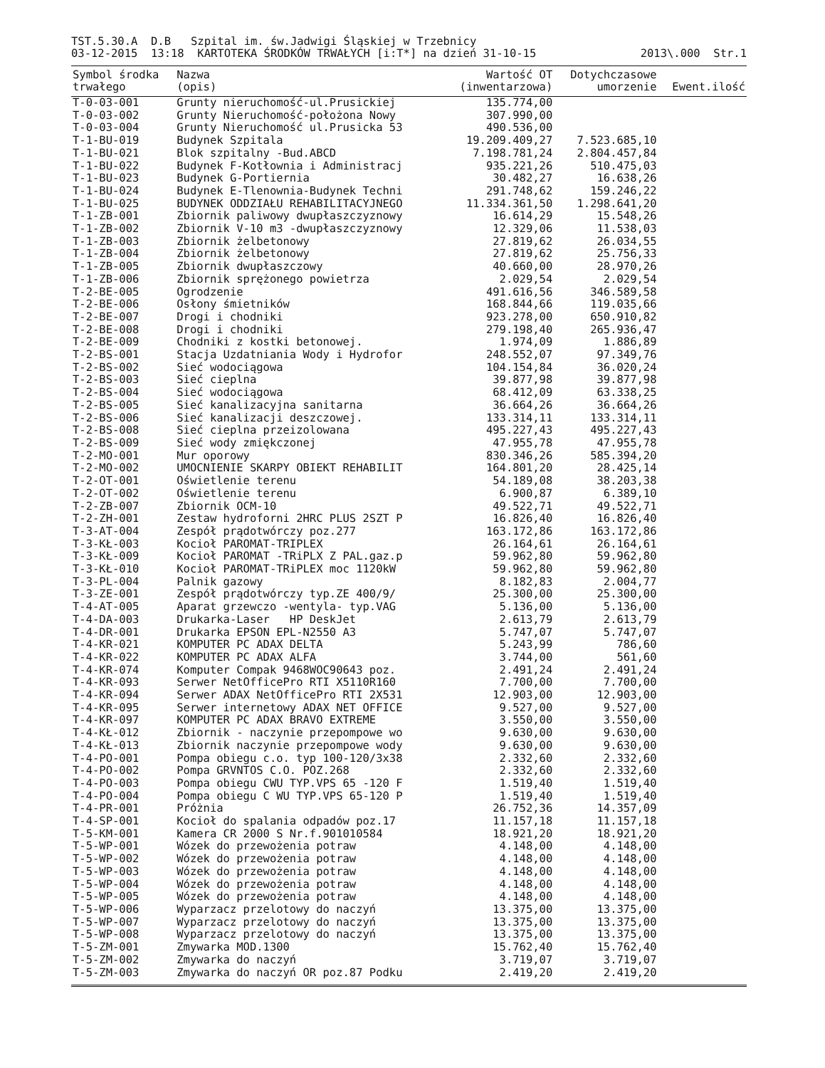TST.5.30.A D.B Szpital im. św.Jadwigi Śląskiej w Trzebnicy
03-12-2015 13:18 KARTOTEKA ŚRODKÓW TRWAŁYCH [i:T*] na dzień 31-10-15
2013\.000 Str.1
| Symbol środka trwałego | Nazwa (opis) | Wartość OT (inwentarzowa) | Dotychczasowe umorzenie | Ewent.ilość |
| --- | --- | --- | --- | --- |
| T-0-03-001 | Grunty nieruchomość-ul.Prusickiej | 135.774,00 | | |
| T-0-03-002 | Grunty Nieruchomość-położona Nowy | 307.990,00 | | |
| T-0-03-004 | Grunty Nieruchomość ul.Prusicka 53 | 490.536,00 | | |
| T-1-BU-019 | Budynek Szpitala | 19.209.409,27 | 7.523.685,10 | |
| T-1-BU-021 | Blok szpitalny -Bud.ABCD | 7.198.781,24 | 2.804.457,84 | |
| T-1-BU-022 | Budynek F-Kotłownia i Administracj | 935.221,26 | 510.475,03 | |
| T-1-BU-023 | Budynek G-Portiernia | 30.482,27 | 16.638,26 | |
| T-1-BU-024 | Budynek E-Tlenownia-Budynek Techni | 291.748,62 | 159.246,22 | |
| T-1-BU-025 | BUDYNEK ODDZIAŁU REHABILITACYJNEGO | 11.334.361,50 | 1.298.641,20 | |
| T-1-ZB-001 | Zbiornik paliwowy dwupłaszczyznowy | 16.614,29 | 15.548,26 | |
| T-1-ZB-002 | Zbiornik V-10 m3 -dwupłaszczyznowy | 12.329,06 | 11.538,03 | |
| T-1-ZB-003 | Zbiornik żelbetonowy | 27.819,62 | 26.034,55 | |
| T-1-ZB-004 | Zbiornik żelbetonowy | 27.819,62 | 25.756,33 | |
| T-1-ZB-005 | Zbiornik dwupłaszczowy | 40.660,00 | 28.970,26 | |
| T-1-ZB-006 | Zbiornik sprężonego powietrza | 2.029,54 | 2.029,54 | |
| T-2-BE-005 | Ogrodzenie | 491.616,56 | 346.589,58 | |
| T-2-BE-006 | Osłony śmietników | 168.844,66 | 119.035,66 | |
| T-2-BE-007 | Drogi i chodniki | 923.278,00 | 650.910,82 | |
| T-2-BE-008 | Drogi i chodniki | 279.198,40 | 265.936,47 | |
| T-2-BE-009 | Chodniki z kostki betonowej. | 1.974,09 | 1.886,89 | |
| T-2-BS-001 | Stacja Uzdatniania Wody i Hydrofor | 248.552,07 | 97.349,76 | |
| T-2-BS-002 | Sieć wodociągowa | 104.154,84 | 36.020,24 | |
| T-2-BS-003 | Sieć cieplna | 39.877,98 | 39.877,98 | |
| T-2-BS-004 | Sieć wodociągowa | 68.412,09 | 63.338,25 | |
| T-2-BS-005 | Sieć kanalizacyjna sanitarna | 36.664,26 | 36.664,26 | |
| T-2-BS-006 | Sieć kanalizacji deszczowej. | 133.314,11 | 133.314,11 | |
| T-2-BS-008 | Sieć cieplna przeizolowana | 495.227,43 | 495.227,43 | |
| T-2-BS-009 | Sieć wody zmiękczonej | 47.955,78 | 47.955,78 | |
| T-2-MO-001 | Mur oporowy | 830.346,26 | 585.394,20 | |
| T-2-MO-002 | UMOCNIENIE SKARPY OBIEKT REHABILIT | 164.801,20 | 28.425,14 | |
| T-2-OT-001 | Oświetlenie terenu | 54.189,08 | 38.203,38 | |
| T-2-OT-002 | Oświetlenie terenu | 6.900,87 | 6.389,10 | |
| T-2-ZB-007 | Zbiornik OCM-10 | 49.522,71 | 49.522,71 | |
| T-2-ZH-001 | Zestaw hydroforni 2HRC PLUS 2SZT P | 16.826,40 | 16.826,40 | |
| T-3-AT-004 | Zespół prądotwórczy poz.277 | 163.172,86 | 163.172,86 | |
| T-3-KŁ-003 | Kocioł PAROMAT-TRIPLEX | 26.164,61 | 26.164,61 | |
| T-3-KŁ-009 | Kocioł PAROMAT -TRiPLX Z PAL.gaz.p | 59.962,80 | 59.962,80 | |
| T-3-KŁ-010 | Kocioł PAROMAT-TRiPLEX moc 1120kW | 59.962,80 | 59.962,80 | |
| T-3-PL-004 | Palnik gazowy | 8.182,83 | 2.004,77 | |
| T-3-ZE-001 | Zespół prądotwórczy typ.ZE 400/9/ | 25.300,00 | 25.300,00 | |
| T-4-AT-005 | Aparat grzewczo -wentyla- typ.VAG | 5.136,00 | 5.136,00 | |
| T-4-DA-003 | Drukarka-Laser HP DeskJet | 2.613,79 | 2.613,79 | |
| T-4-DR-001 | Drukarka EPSON EPL-N2550 A3 | 5.747,07 | 5.747,07 | |
| T-4-KR-021 | KOMPUTER PC ADAX DELTA | 5.243,99 | 786,60 | |
| T-4-KR-022 | KOMPUTER PC ADAX ALFA | 3.744,00 | 561,60 | |
| T-4-KR-074 | Komputer Compak 9468WOC90643 poz. | 2.491,24 | 2.491,24 | |
| T-4-KR-093 | Serwer NetOfficePro RTI X5110R160 | 7.700,00 | 7.700,00 | |
| T-4-KR-094 | Serwer ADAX NetOfficePro RTI 2X531 | 12.903,00 | 12.903,00 | |
| T-4-KR-095 | Serwer internetowy ADAX NET OFFICE | 9.527,00 | 9.527,00 | |
| T-4-KR-097 | KOMPUTER PC ADAX BRAVO EXTREME | 3.550,00 | 3.550,00 | |
| T-4-KŁ-012 | Zbiornik - naczynie przepompowe wo | 9.630,00 | 9.630,00 | |
| T-4-KŁ-013 | Zbiornik naczynie przepompowe wody | 9.630,00 | 9.630,00 | |
| T-4-PO-001 | Pompa obiegu c.o. typ 100-120/3x38 | 2.332,60 | 2.332,60 | |
| T-4-PO-002 | Pompa GRVNTOS C.O. POZ.268 | 2.332,60 | 2.332,60 | |
| T-4-PO-003 | Pompa obiegu CWU TYP.VPS 65 -120 F | 1.519,40 | 1.519,40 | |
| T-4-PO-004 | Pompa obiegu C WU TYP.VPS 65-120 P | 1.519,40 | 1.519,40 | |
| T-4-PR-001 | Próżnia | 26.752,36 | 14.357,09 | |
| T-4-SP-001 | Kocioł do spalania odpadów poz.17 | 11.157,18 | 11.157,18 | |
| T-5-KM-001 | Kamera CR 2000 S Nr.f.901010584 | 18.921,20 | 18.921,20 | |
| T-5-WP-001 | Wózek do przewożenia potraw | 4.148,00 | 4.148,00 | |
| T-5-WP-002 | Wózek do przewożenia potraw | 4.148,00 | 4.148,00 | |
| T-5-WP-003 | Wózek do przewożenia potraw | 4.148,00 | 4.148,00 | |
| T-5-WP-004 | Wózek do przewożenia potraw | 4.148,00 | 4.148,00 | |
| T-5-WP-005 | Wózek do przewożenia potraw | 4.148,00 | 4.148,00 | |
| T-5-WP-006 | Wyparzacz przelotowy do naczyń | 13.375,00 | 13.375,00 | |
| T-5-WP-007 | Wyparzacz przelotowy do naczyń | 13.375,00 | 13.375,00 | |
| T-5-WP-008 | Wyparzacz przelotowy do naczyń | 13.375,00 | 13.375,00 | |
| T-5-ZM-001 | Zmywarka MOD.1300 | 15.762,40 | 15.762,40 | |
| T-5-ZM-002 | Zmywarka do naczyń | 3.719,07 | 3.719,07 | |
| T-5-ZM-003 | Zmywarka do naczyń OR poz.87 Podku | 2.419,20 | 2.419,20 | |